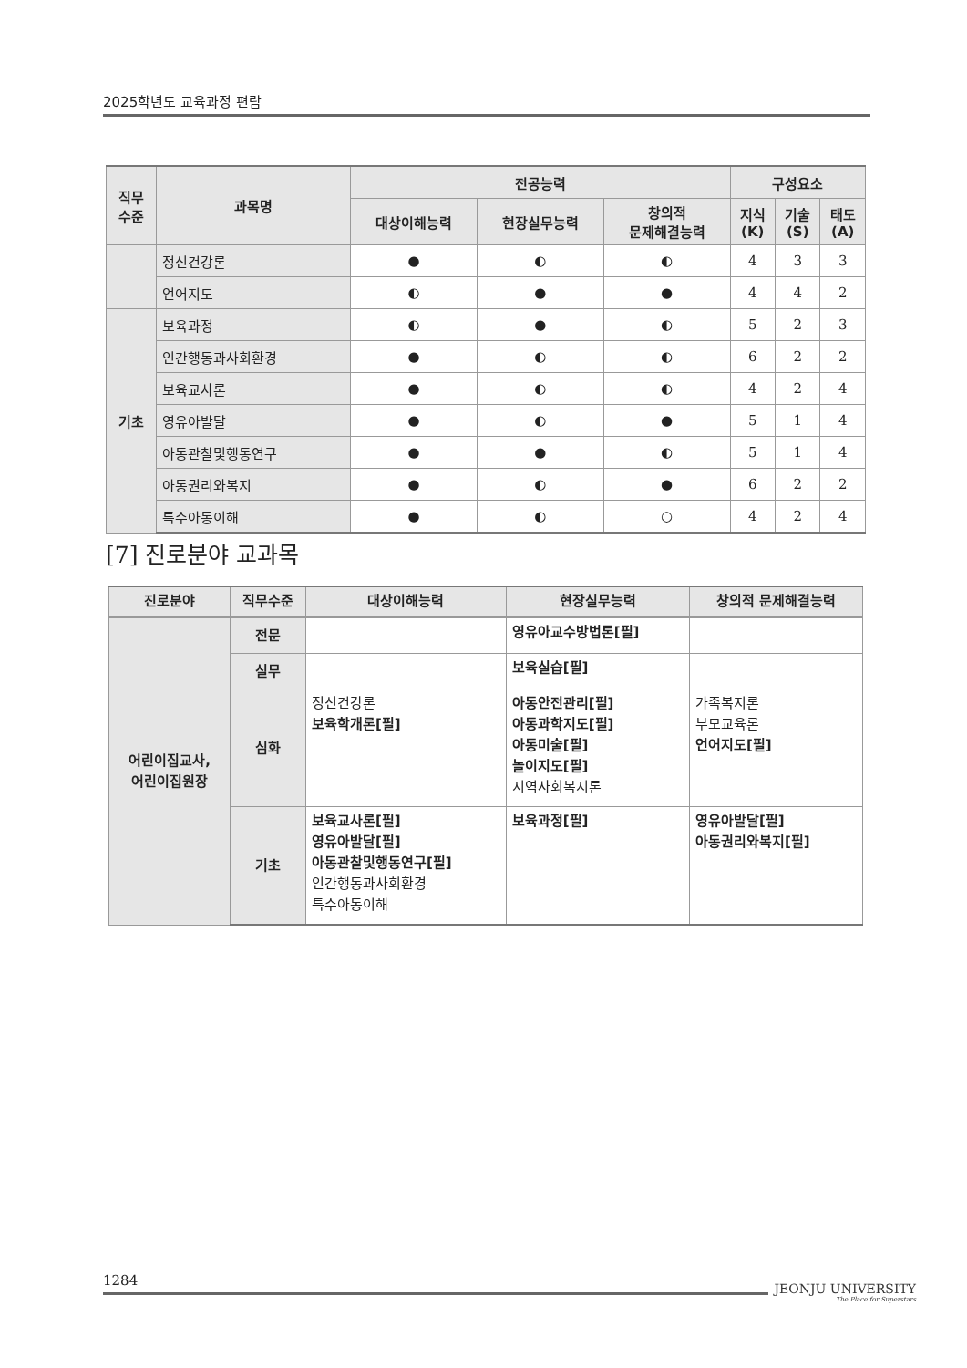2025학년도 교육과정 편람
| 직무 수준 | 과목명 | 전공능력 | | | 구성요소 | | |
| --- | --- | --- | --- | --- | --- | --- | --- |
| | | 대상이해능력 | 현장실무능력 | 창의적 문제해결능력 | 지식 (K) | 기술 (S) | 태도 (A) |
| | 정신건강론 | ● | ◐ | ◐ | 4 | 3 | 3 |
| | 언어지도 | ◐ | ● | ● | 4 | 4 | 2 |
| 기초 | 보육과정 | ◐ | ● | ◐ | 5 | 2 | 3 |
| | 인간행동과사회환경 | ● | ◐ | ◐ | 6 | 2 | 2 |
| | 보육교사론 | ● | ◐ | ◐ | 4 | 2 | 4 |
| | 영유아발달 | ● | ◐ | ● | 5 | 1 | 4 |
| | 아동관찰및행동연구 | ● | ● | ◐ | 5 | 1 | 4 |
| | 아동권리와복지 | ● | ◐ | ● | 6 | 2 | 2 |
| | 특수아동이해 | ● | ◐ | ○ | 4 | 2 | 4 |
[7] 진로분야 교과목
| 진로분야 | 직무수준 | 대상이해능력 | 현장실무능력 | 창의적 문제해결능력 |
| --- | --- | --- | --- | --- |
| 어린이집교사, 어린이집원장 | 전문 | | 영유아교수방법론[필] | |
| | 실무 | | 보육실습[필] | |
| | 심화 | 정신건강론 보육학개론[필] | 아동안전관리[필] 아동과학지도[필] 아동미술[필] 놀이지도[필] 지역사회복지론 | 가족복지론 부모교육론 언어지도[필] |
| | 기초 | 보육교사론[필] 영유아발달[필] 아동관찰및행동연구[필] 인간행동과사회환경 특수아동이해 | 보육과정[필] | 영유아발달[필] 아동권리와복지[필] |
1284
JEONJU UNIVERSITY
The Place for Superstars